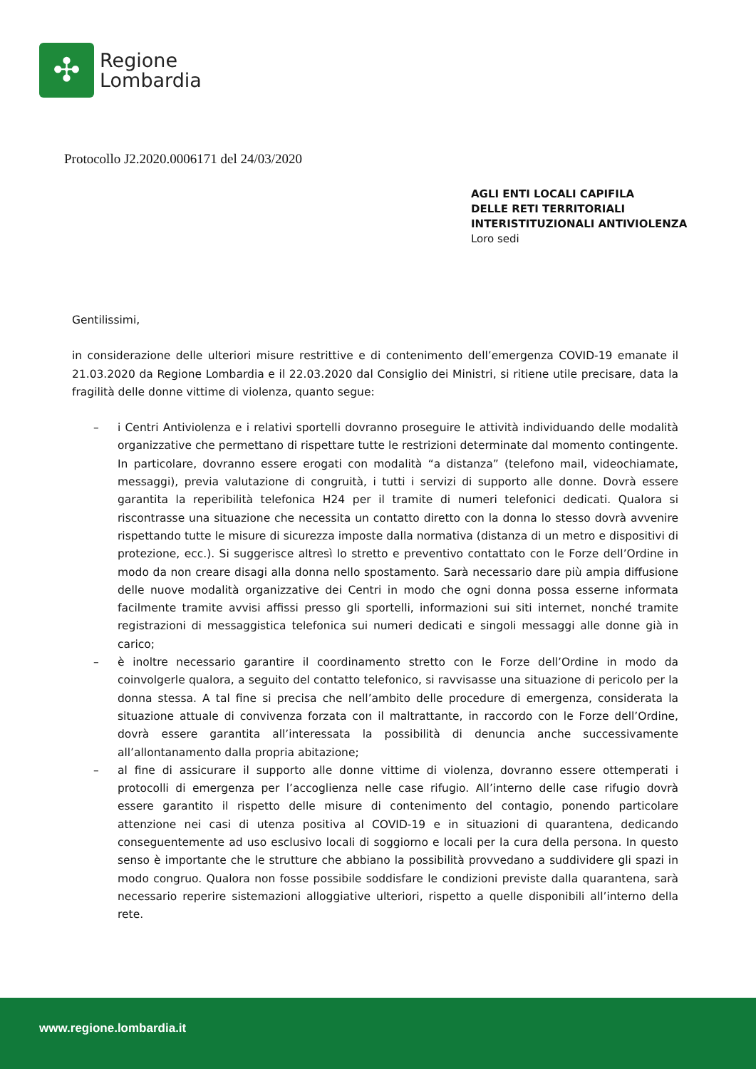✣
Regione
Lombardia
Protocollo J2.2020.0006171 del 24/03/2020
AGLI ENTI LOCALI CAPIFILA
DELLE RETI TERRITORIALI
INTERISTITUZIONALI ANTIVIOLENZA
Loro sedi
Gentilissimi,
in considerazione delle ulteriori misure restrittive e di contenimento dell’emergenza COVID-19 emanate il 21.03.2020 da Regione Lombardia e il 22.03.2020 dal Consiglio dei Ministri, si ritiene utile precisare, data la fragilità delle donne vittime di violenza, quanto segue:
– i Centri Antiviolenza e i relativi sportelli dovranno proseguire le attività individuando delle modalità organizzative che permettano di rispettare tutte le restrizioni determinate dal momento contingente. In particolare, dovranno essere erogati con modalità “a distanza” (telefono mail, videochiamate, messaggi), previa valutazione di congruità, i tutti i servizi di supporto alle donne. Dovrà essere garantita la reperibilità telefonica H24 per il tramite di numeri telefonici dedicati. Qualora si riscontrasse una situazione che necessita un contatto diretto con la donna lo stesso dovrà avvenire rispettando tutte le misure di sicurezza imposte dalla normativa (distanza di un metro e dispositivi di protezione, ecc.). Si suggerisce altresì lo stretto e preventivo contattato con le Forze dell’Ordine in modo da non creare disagi alla donna nello spostamento. Sarà necessario dare più ampia diffusione delle nuove modalità organizzative dei Centri in modo che ogni donna possa esserne informata facilmente tramite avvisi affissi presso gli sportelli, informazioni sui siti internet, nonché tramite registrazioni di messaggistica telefonica sui numeri dedicati e singoli messaggi alle donne già in carico;
– è inoltre necessario garantire il coordinamento stretto con le Forze dell’Ordine in modo da coinvolgerle qualora, a seguito del contatto telefonico, si ravvisasse una situazione di pericolo per la donna stessa. A tal fine si precisa che nell’ambito delle procedure di emergenza, considerata la situazione attuale di convivenza forzata con il maltrattante, in raccordo con le Forze dell’Ordine, dovrà essere garantita all’interessata la possibilità di denuncia anche successivamente all’allontanamento dalla propria abitazione;
– al fine di assicurare il supporto alle donne vittime di violenza, dovranno essere ottemperati i protocolli di emergenza per l’accoglienza nelle case rifugio. All’interno delle case rifugio dovrà essere garantito il rispetto delle misure di contenimento del contagio, ponendo particolare attenzione nei casi di utenza positiva al COVID-19 e in situazioni di quarantena, dedicando conseguentemente ad uso esclusivo locali di soggiorno e locali per la cura della persona. In questo senso è importante che le strutture che abbiano la possibilità provvedano a suddividere gli spazi in modo congruo. Qualora non fosse possibile soddisfare le condizioni previste dalla quarantena, sarà necessario reperire sistemazioni alloggiative ulteriori, rispetto a quelle disponibili all’interno della rete.
www.regione.lombardia.it